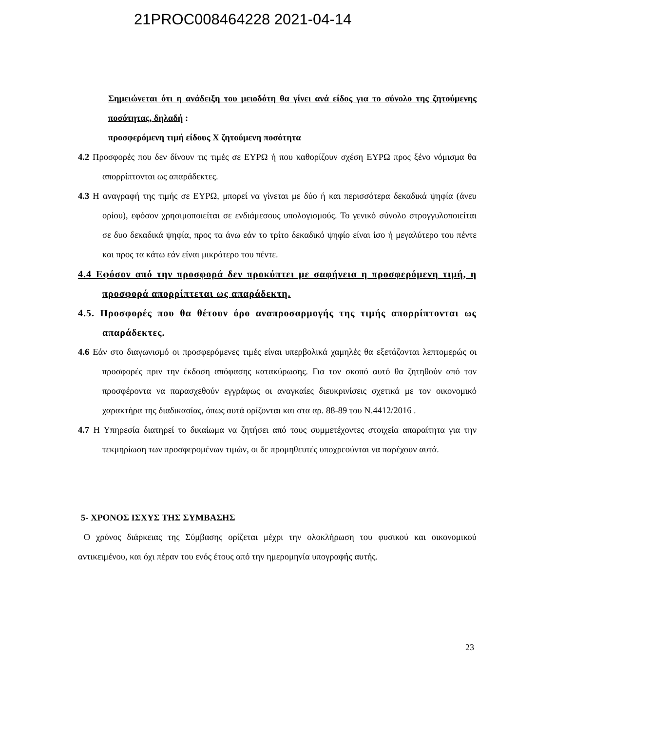21PROC008464228 2021-04-14
Σημειώνεται ότι η ανάδειξη του μειοδότη θα γίνει ανά είδος για το σύνολο της ζητούμενης ποσότητας, δηλαδή :
προσφερόμενη τιμή είδους Χ ζητούμενη ποσότητα
4.2 Προσφορές που δεν δίνουν τις τιμές σε ΕΥΡΩ ή που καθορίζουν σχέση ΕΥΡΩ προς ξένο νόμισμα θα απορρίπτονται ως απαράδεκτες.
4.3 Η αναγραφή της τιμής σε ΕΥΡΩ, μπορεί να γίνεται με δύο ή και περισσότερα δεκαδικά ψηφία (άνευ ορίου), εφόσον χρησιμοποιείται σε ενδιάμεσους υπολογισμούς. Το γενικό σύνολο στρογγυλοποιείται σε δυο δεκαδικά ψηφία, προς τα άνω εάν το τρίτο δεκαδικό ψηφίο είναι ίσο ή μεγαλύτερο του πέντε και προς τα κάτω εάν είναι μικρότερο του πέντε.
4.4 Εφόσον από την προσφορά δεν προκύπτει με σαφήνεια η προσφερόμενη τιμή, η προσφορά απορρίπτεται ως απαράδεκτη.
4.5. Προσφορές που θα θέτουν όρο αναπροσαρμογής της τιμής απορρίπτονται ως απαράδεκτες.
4.6 Εάν στο διαγωνισμό οι προσφερόμενες τιμές είναι υπερβολικά χαμηλές θα εξετάζονται λεπτομερώς οι προσφορές πριν την έκδοση απόφασης κατακύρωσης. Για τον σκοπό αυτό θα ζητηθούν από τον προσφέροντα να παρασχεθούν εγγράφως οι αναγκαίες διευκρινίσεις σχετικά με τον οικονομικό χαρακτήρα της διαδικασίας, όπως αυτά ορίζονται και στα αρ. 88-89 του Ν.4412/2016 .
4.7 Η Υπηρεσία διατηρεί το δικαίωμα να ζητήσει από τους συμμετέχοντες στοιχεία απαραίτητα για την τεκμηρίωση των προσφερομένων τιμών, οι δε προμηθευτές υποχρεούνται να παρέχουν αυτά.
5- ΧΡΟΝΟΣ ΙΣΧΥΣ ΤΗΣ ΣΥΜΒΑΣΗΣ
Ο χρόνος διάρκειας της Σύμβασης ορίζεται μέχρι την ολοκλήρωση του φυσικού και οικονομικού αντικειμένου, και όχι πέραν του ενός έτους από την ημερομηνία υπογραφής αυτής.
23